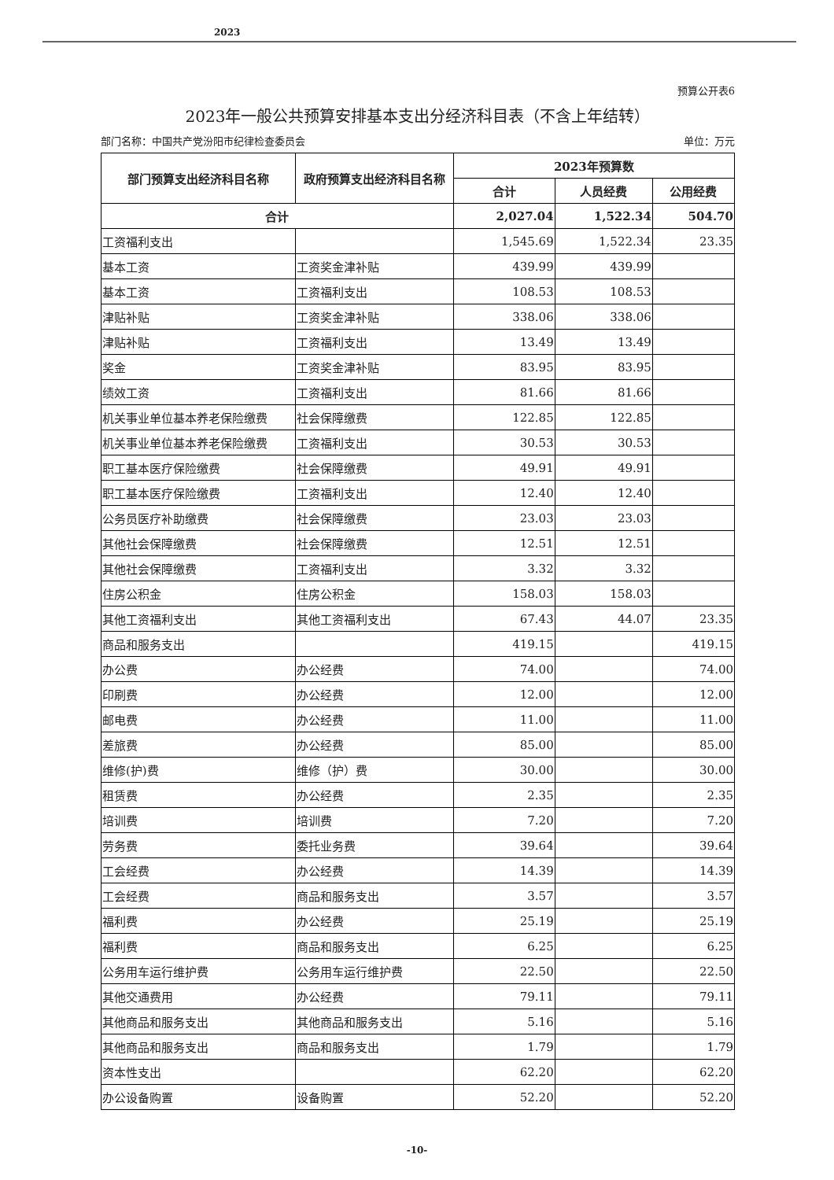2023
预算公开表6
2023年一般公共预算安排基本支出分经济科目表（不含上年结转）
部门名称：中国共产党汾阳市纪律检查委员会 单位：万元
| 部门预算支出经济科目名称 | 政府预算支出经济科目名称 | 2023年预算数 | | |
| --- | --- | --- | --- | --- |
| | | 合计 | 人员经费 | 公用经费 |
| 合计 | | 2,027.04 | 1,522.34 | 504.70 |
| 工资福利支出 | | 1,545.69 | 1,522.34 | 23.35 |
| 基本工资 | 工资奖金津补贴 | 439.99 | 439.99 | |
| 基本工资 | 工资福利支出 | 108.53 | 108.53 | |
| 津贴补贴 | 工资奖金津补贴 | 338.06 | 338.06 | |
| 津贴补贴 | 工资福利支出 | 13.49 | 13.49 | |
| 奖金 | 工资奖金津补贴 | 83.95 | 83.95 | |
| 绩效工资 | 工资福利支出 | 81.66 | 81.66 | |
| 机关事业单位基本养老保险缴费 | 社会保障缴费 | 122.85 | 122.85 | |
| 机关事业单位基本养老保险缴费 | 工资福利支出 | 30.53 | 30.53 | |
| 职工基本医疗保险缴费 | 社会保障缴费 | 49.91 | 49.91 | |
| 职工基本医疗保险缴费 | 工资福利支出 | 12.40 | 12.40 | |
| 公务员医疗补助缴费 | 社会保障缴费 | 23.03 | 23.03 | |
| 其他社会保障缴费 | 社会保障缴费 | 12.51 | 12.51 | |
| 其他社会保障缴费 | 工资福利支出 | 3.32 | 3.32 | |
| 住房公积金 | 住房公积金 | 158.03 | 158.03 | |
| 其他工资福利支出 | 其他工资福利支出 | 67.43 | 44.07 | 23.35 |
| 商品和服务支出 | | 419.15 | | 419.15 |
| 办公费 | 办公经费 | 74.00 | | 74.00 |
| 印刷费 | 办公经费 | 12.00 | | 12.00 |
| 邮电费 | 办公经费 | 11.00 | | 11.00 |
| 差旅费 | 办公经费 | 85.00 | | 85.00 |
| 维修(护)费 | 维修（护）费 | 30.00 | | 30.00 |
| 租赁费 | 办公经费 | 2.35 | | 2.35 |
| 培训费 | 培训费 | 7.20 | | 7.20 |
| 劳务费 | 委托业务费 | 39.64 | | 39.64 |
| 工会经费 | 办公经费 | 14.39 | | 14.39 |
| 工会经费 | 商品和服务支出 | 3.57 | | 3.57 |
| 福利费 | 办公经费 | 25.19 | | 25.19 |
| 福利费 | 商品和服务支出 | 6.25 | | 6.25 |
| 公务用车运行维护费 | 公务用车运行维护费 | 22.50 | | 22.50 |
| 其他交通费用 | 办公经费 | 79.11 | | 79.11 |
| 其他商品和服务支出 | 其他商品和服务支出 | 5.16 | | 5.16 |
| 其他商品和服务支出 | 商品和服务支出 | 1.79 | | 1.79 |
| 资本性支出 | | 62.20 | | 62.20 |
| 办公设备购置 | 设备购置 | 52.20 | | 52.20 |
-10-